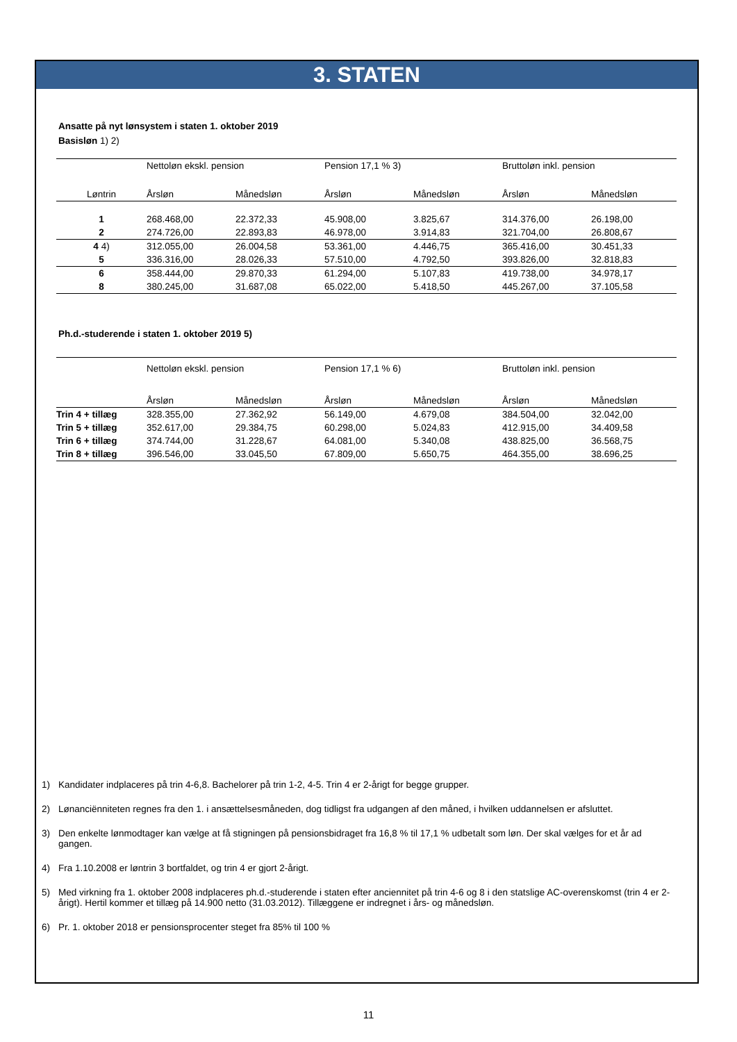3. STATEN
Ansatte på nyt lønsystem i staten 1. oktober 2019
Basisløn 1) 2)
| | Nettoløn ekskl. pension | | Pension 17,1 % 3) | | Bruttoløn inkl. pension | |
| Løntrin | Årsløn | Månedsløn | Årsløn | Månedsløn | Årsløn | Månedsløn |
| 1 | 268.468,00 | 22.372,33 | 45.908,00 | 3.825,67 | 314.376,00 | 26.198,00 |
| 2 | 274.726,00 | 22.893,83 | 46.978,00 | 3.914,83 | 321.704,00 | 26.808,67 |
| 4 4) | 312.055,00 | 26.004,58 | 53.361,00 | 4.446,75 | 365.416,00 | 30.451,33 |
| 5 | 336.316,00 | 28.026,33 | 57.510,00 | 4.792,50 | 393.826,00 | 32.818,83 |
| 6 | 358.444,00 | 29.870,33 | 61.294,00 | 5.107,83 | 419.738,00 | 34.978,17 |
| 8 | 380.245,00 | 31.687,08 | 65.022,00 | 5.418,50 | 445.267,00 | 37.105,58 |
Ph.d.-studerende i staten 1. oktober 2019 5)
| | Nettoløn ekskl. pension | | Pension 17,1 % 6) | | Bruttoløn inkl. pension | |
| | Årsløn | Månedsløn | Årsløn | Månedsløn | Årsløn | Månedsløn |
| Trin 4 + tillæg | 328.355,00 | 27.362,92 | 56.149,00 | 4.679,08 | 384.504,00 | 32.042,00 |
| Trin 5 + tillæg | 352.617,00 | 29.384,75 | 60.298,00 | 5.024,83 | 412.915,00 | 34.409,58 |
| Trin 6 + tillæg | 374.744,00 | 31.228,67 | 64.081,00 | 5.340,08 | 438.825,00 | 36.568,75 |
| Trin 8 + tillæg | 396.546,00 | 33.045,50 | 67.809,00 | 5.650,75 | 464.355,00 | 38.696,25 |
1) Kandidater indplaceres på trin 4-6,8. Bachelorer på trin 1-2, 4-5. Trin 4 er 2-årigt for begge grupper.
2) Lønanciënniteten regnes fra den 1. i ansættelsesmåneden, dog tidligst fra udgangen af den måned, i hvilken uddannelsen er afsluttet.
3) Den enkelte lønmodtager kan vælge at få stigningen på pensionsbidraget fra 16,8 % til 17,1 % udbetalt som løn. Der skal vælges for et år ad gangen.
4) Fra 1.10.2008 er løntrin 3 bortfaldet, og trin 4 er gjort 2-årigt.
5) Med virkning fra 1. oktober 2008 indplaceres ph.d.-studerende i staten efter anciennitet på trin 4-6 og 8 i den statslige AC-overenskomst (trin 4 er 2-årigt). Hertil kommer et tillæg på 14.900 netto (31.03.2012). Tillæggene er indregnet i års- og månedsløn.
6) Pr. 1. oktober 2018 er pensionsprocenter steget fra 85% til 100 %
11